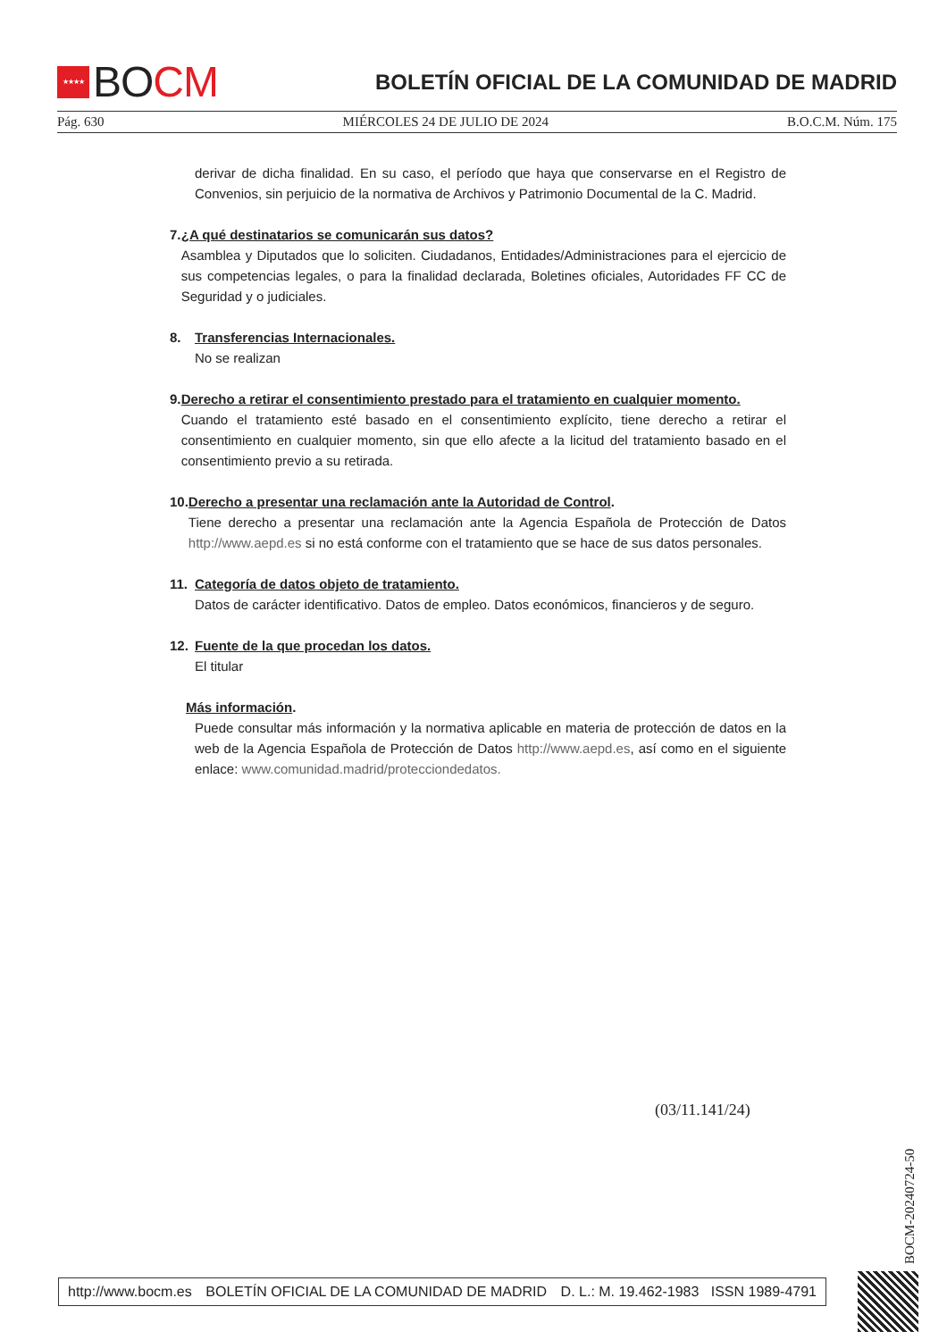★★★★
BO CM
BOLETÍN OFICIAL DE LA COMUNIDAD DE MADRID
Pág. 630 MIÉRCOLES 24 DE JULIO DE 2024 B.O.C.M. Núm. 175
derivar de dicha finalidad. En su caso, el período que haya que conservarse en el Registro de Convenios, sin perjuicio de la normativa de Archivos y Patrimonio Documental de la C. Madrid.
7. ¿A qué destinatarios se comunicarán sus datos?
Asamblea y Diputados que lo soliciten. Ciudadanos, Entidades/Administraciones para el ejercicio de sus competencias legales, o para la finalidad declarada, Boletines oficiales, Autoridades FF CC de Seguridad y o judiciales.
8. Transferencias Internacionales.
No se realizan
9. Derecho a retirar el consentimiento prestado para el tratamiento en cualquier momento.
Cuando el tratamiento esté basado en el consentimiento explícito, tiene derecho a retirar el consentimiento en cualquier momento, sin que ello afecte a la licitud del tratamiento basado en el consentimiento previo a su retirada.
10. Derecho a presentar una reclamación ante la Autoridad de Control.
Tiene derecho a presentar una reclamación ante la Agencia Española de Protección de Datos http://www.aepd.es si no está conforme con el tratamiento que se hace de sus datos personales.
11. Categoría de datos objeto de tratamiento.
Datos de carácter identificativo. Datos de empleo. Datos económicos, financieros y de seguro.
12. Fuente de la que procedan los datos.
El titular
Más información.
Puede consultar más información y la normativa aplicable en materia de protección de datos en la web de la Agencia Española de Protección de Datos http://www.aepd.es, así como en el siguiente enlace: www.comunidad.madrid/protecciondedatos.
(03/11.141/24)
BOCM-20240724-50
http://www.bocm.es BOLETÍN OFICIAL DE LA COMUNIDAD DE MADRID D. L.: M. 19.462-1983 ISSN 1989-4791